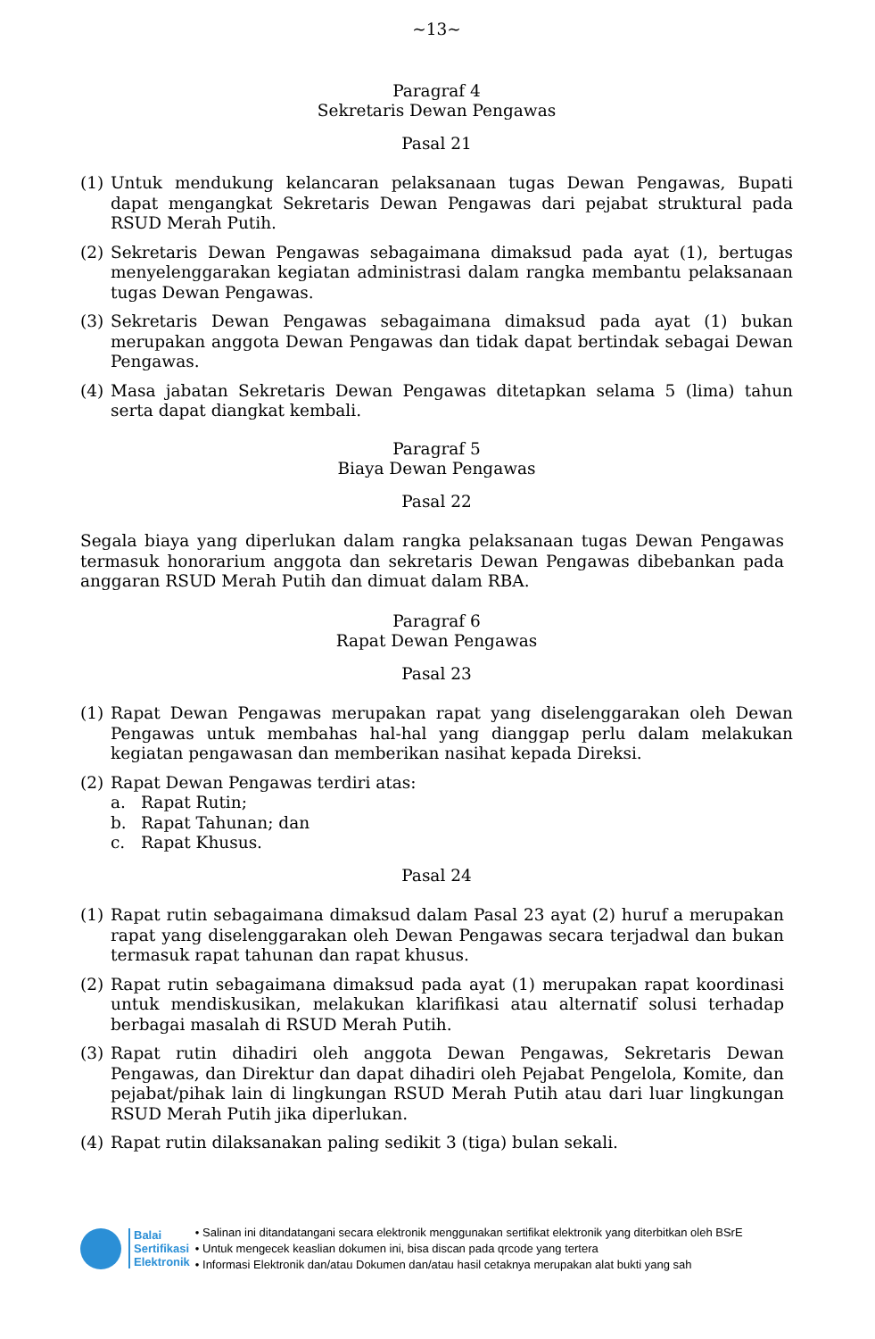~13~
Paragraf 4
Sekretaris Dewan Pengawas
Pasal 21
(1) Untuk mendukung kelancaran pelaksanaan tugas Dewan Pengawas, Bupati dapat mengangkat Sekretaris Dewan Pengawas dari pejabat struktural pada RSUD Merah Putih.
(2) Sekretaris Dewan Pengawas sebagaimana dimaksud pada ayat (1), bertugas menyelenggarakan kegiatan administrasi dalam rangka membantu pelaksanaan tugas Dewan Pengawas.
(3) Sekretaris Dewan Pengawas sebagaimana dimaksud pada ayat (1) bukan merupakan anggota Dewan Pengawas dan tidak dapat bertindak sebagai Dewan Pengawas.
(4) Masa jabatan Sekretaris Dewan Pengawas ditetapkan selama 5 (lima) tahun serta dapat diangkat kembali.
Paragraf 5
Biaya Dewan Pengawas
Pasal 22
Segala biaya yang diperlukan dalam rangka pelaksanaan tugas Dewan Pengawas termasuk honorarium anggota dan sekretaris Dewan Pengawas dibebankan pada anggaran RSUD Merah Putih dan dimuat dalam RBA.
Paragraf 6
Rapat Dewan Pengawas
Pasal 23
(1) Rapat Dewan Pengawas merupakan rapat yang diselenggarakan oleh Dewan Pengawas untuk membahas hal-hal yang dianggap perlu dalam melakukan kegiatan pengawasan dan memberikan nasihat kepada Direksi.
(2) Rapat Dewan Pengawas terdiri atas:
a. Rapat Rutin;
b. Rapat Tahunan; dan
c. Rapat Khusus.
Pasal 24
(1) Rapat rutin sebagaimana dimaksud dalam Pasal 23 ayat (2) huruf a merupakan rapat yang diselenggarakan oleh Dewan Pengawas secara terjadwal dan bukan termasuk rapat tahunan dan rapat khusus.
(2) Rapat rutin sebagaimana dimaksud pada ayat (1) merupakan rapat koordinasi untuk mendiskusikan, melakukan klarifikasi atau alternatif solusi terhadap berbagai masalah di RSUD Merah Putih.
(3) Rapat rutin dihadiri oleh anggota Dewan Pengawas, Sekretaris Dewan Pengawas, dan Direktur dan dapat dihadiri oleh Pejabat Pengelola, Komite, dan pejabat/pihak lain di lingkungan RSUD Merah Putih atau dari luar lingkungan RSUD Merah Putih jika diperlukan.
(4) Rapat rutin dilaksanakan paling sedikit 3 (tiga) bulan sekali.
Balai
Sertifikasi
Elektronik
• Salinan ini ditandatangani secara elektronik menggunakan sertifikat elektronik yang diterbitkan oleh BSrE
• Untuk mengecek keaslian dokumen ini, bisa discan pada qrcode yang tertera
• Informasi Elektronik dan/atau Dokumen dan/atau hasil cetaknya merupakan alat bukti yang sah